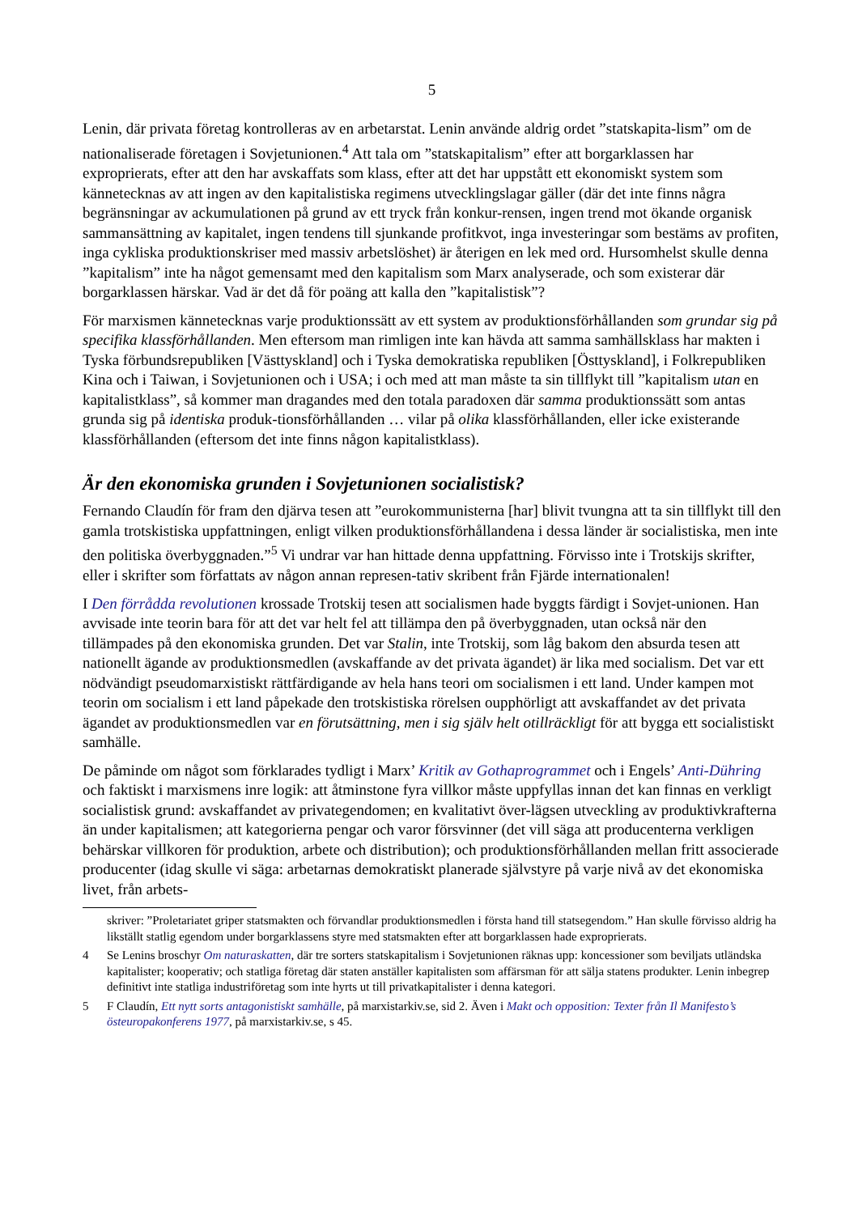5
Lenin, där privata företag kontrolleras av en arbetarstat. Lenin använde aldrig ordet ”statskapita-lism” om de nationaliserade företagen i Sovjetunionen.<sup>4</sup> Att tala om ”statskapitalism” efter att borgarklassen har exproprierats, efter att den har avskaffats som klass, efter att det har uppstått ett ekonomiskt system som kännetecknas av att ingen av den kapitalistiska regimens utvecklingslagar gäller (där det inte finns några begränsningar av ackumulationen på grund av ett tryck från konkur-rensen, ingen trend mot ökande organisk sammansättning av kapitalet, ingen tendens till sjunkande profitkvot, inga investeringar som bestäms av profiten, inga cykliska produktionskriser med massiv arbetslöshet) är återigen en lek med ord. Hursomhelst skulle denna ”kapitalism” inte ha något gemensamt med den kapitalism som Marx analyserade, och som existerar där borgarklassen härskar. Vad är det då för poäng att kalla den ”kapitalistisk”?
För marxismen kännetecknas varje produktionssätt av ett system av produktionsförhållanden som grundar sig på specifika klassförhållanden. Men eftersom man rimligen inte kan hävda att samma samhällsklass har makten i Tyska förbundsrepubliken [Västtyskland] och i Tyska demokratiska republiken [Östtyskland], i Folkrepubliken Kina och i Taiwan, i Sovjetunionen och i USA; i och med att man måste ta sin tillflykt till ”kapitalism utan en kapitalistklass”, så kommer man dragandes med den totala paradoxen där samma produktionssätt som antas grunda sig på identiska produk-tionsförhållanden … vilar på olika klassförhållanden, eller icke existerande klassförhållanden (eftersom det inte finns någon kapitalistklass).
Är den ekonomiska grunden i Sovjetunionen socialistisk?
Fernando Claudín för fram den djärva tesen att ”eurokommunisterna [har] blivit tvungna att ta sin tillflykt till den gamla trotskistiska uppfattningen, enligt vilken produktionsförhållandena i dessa länder är socialistiska, men inte den politiska överbyggnaden.”<sup>5</sup> Vi undrar var han hittade denna uppfattning. Förvisso inte i Trotskijs skrifter, eller i skrifter som författats av någon annan represen-tativ skribent från Fjärde internationalen!
I Den förrådda revolutionen krossade Trotskij tesen att socialismen hade byggts färdigt i Sovjet-unionen. Han avvisade inte teorin bara för att det var helt fel att tillämpa den på överbyggnaden, utan också när den tillämpades på den ekonomiska grunden. Det var Stalin, inte Trotskij, som låg bakom den absurda tesen att nationellt ägande av produktionsmedlen (avskaffande av det privata ägandet) är lika med socialism. Det var ett nödvändigt pseudomarxistiskt rättfärdigande av hela hans teori om socialismen i ett land. Under kampen mot teorin om socialism i ett land påpekade den trotskistiska rörelsen oupphörligt att avskaffandet av det privata ägandet av produktionsmedlen var en förutsättning, men i sig själv helt otillräckligt för att bygga ett socialistiskt samhälle.
De påminde om något som förklarades tydligt i Marx’ Kritik av Gothaprogrammet och i Engels’ Anti-Dühring och faktiskt i marxismens inre logik: att åtminstone fyra villkor måste uppfyllas innan det kan finnas en verkligt socialistisk grund: avskaffandet av privategendomen; en kvalitativt över-lägsen utveckling av produktivkrafterna än under kapitalismen; att kategorierna pengar och varor försvinner (det vill säga att producenterna verkligen behärskar villkoren för produktion, arbete och distribution); och produktionsförhållanden mellan fritt associerade producenter (idag skulle vi säga: arbetarnas demokratiskt planerade självstyre på varje nivå av det ekonomiska livet, från arbets-
skriver: ”Proletariatet griper statsmakten och förvandlar produktionsmedlen i första hand till statsegendom.” Han skulle förvisso aldrig ha likställt statlig egendom under borgarklassens styre med statsmakten efter att borgarklassen hade exproprierats.
4 Se Lenins broschyr Om naturaskatten, där tre sorters statskapitalism i Sovjetunionen räknas upp: koncessioner som beviljats utländska kapitalister; kooperativ; och statliga företag där staten anställer kapitalisten som affärsman för att sälja statens produkter. Lenin inbegrep definitivt inte statliga industriföretag som inte hyrts ut till privatkapitalister i denna kategori.
5 F Claudín, Ett nytt sorts antagonistiskt samhälle, på marxistarkiv.se, sid 2. Även i Makt och opposition: Texter från Il Manifesto’s östeuropakonferens 1977, på marxistarkiv.se, s 45.